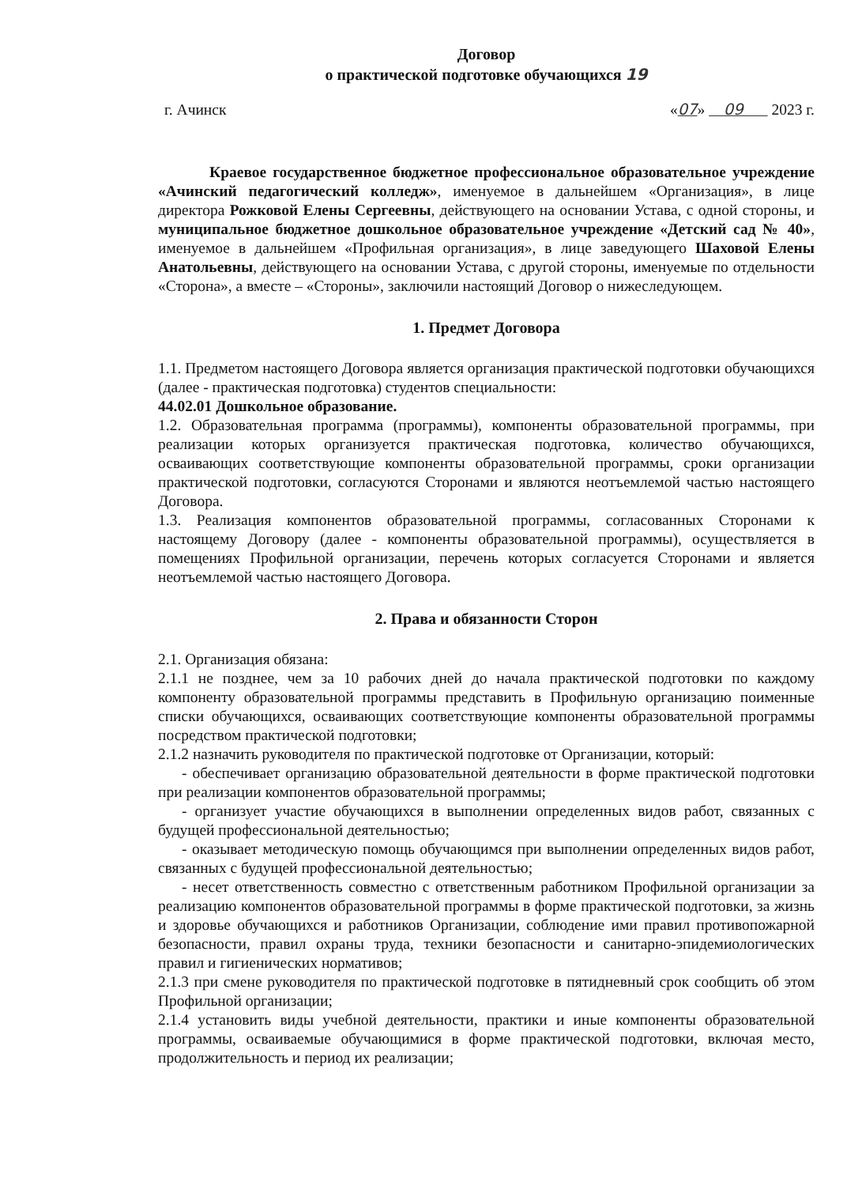Договор
о практической подготовке обучающихся 19
г. Ачинск «07» 09 2023 г.
Краевое государственное бюджетное профессиональное образовательное учреждение «Ачинский педагогический колледж», именуемое в дальнейшем «Организация», в лице директора Рожковой Елены Сергеевны, действующего на основании Устава, с одной стороны, и муниципальное бюджетное дошкольное образовательное учреждение «Детский сад № 40», именуемое в дальнейшем «Профильная организация», в лице заведующего Шаховой Елены Анатольевны, действующего на основании Устава, с другой стороны, именуемые по отдельности «Сторона», а вместе – «Стороны», заключили настоящий Договор о нижеследующем.
1. Предмет Договора
1.1. Предметом настоящего Договора является организация практической подготовки обучающихся (далее - практическая подготовка) студентов специальности:
44.02.01 Дошкольное образование.
1.2. Образовательная программа (программы), компоненты образовательной программы, при реализации которых организуется практическая подготовка, количество обучающихся, осваивающих соответствующие компоненты образовательной программы, сроки организации практической подготовки, согласуются Сторонами и являются неотъемлемой частью настоящего Договора.
1.3. Реализация компонентов образовательной программы, согласованных Сторонами к настоящему Договору (далее - компоненты образовательной программы), осуществляется в помещениях Профильной организации, перечень которых согласуется Сторонами и является неотъемлемой частью настоящего Договора.
2. Права и обязанности Сторон
2.1. Организация обязана:
2.1.1 не позднее, чем за 10 рабочих дней до начала практической подготовки по каждому компоненту образовательной программы представить в Профильную организацию поименные списки обучающихся, осваивающих соответствующие компоненты образовательной программы посредством практической подготовки;
2.1.2 назначить руководителя по практической подготовке от Организации, который:
- обеспечивает организацию образовательной деятельности в форме практической подготовки при реализации компонентов образовательной программы;
- организует участие обучающихся в выполнении определенных видов работ, связанных с будущей профессиональной деятельностью;
- оказывает методическую помощь обучающимся при выполнении определенных видов работ, связанных с будущей профессиональной деятельностью;
- несет ответственность совместно с ответственным работником Профильной организации за реализацию компонентов образовательной программы в форме практической подготовки, за жизнь и здоровье обучающихся и работников Организации, соблюдение ими правил противопожарной безопасности, правил охраны труда, техники безопасности и санитарно-эпидемиологических правил и гигиенических нормативов;
2.1.3 при смене руководителя по практической подготовке в пятидневный срок сообщить об этом Профильной организации;
2.1.4 установить виды учебной деятельности, практики и иные компоненты образовательной программы, осваиваемые обучающимися в форме практической подготовки, включая место, продолжительность и период их реализации;